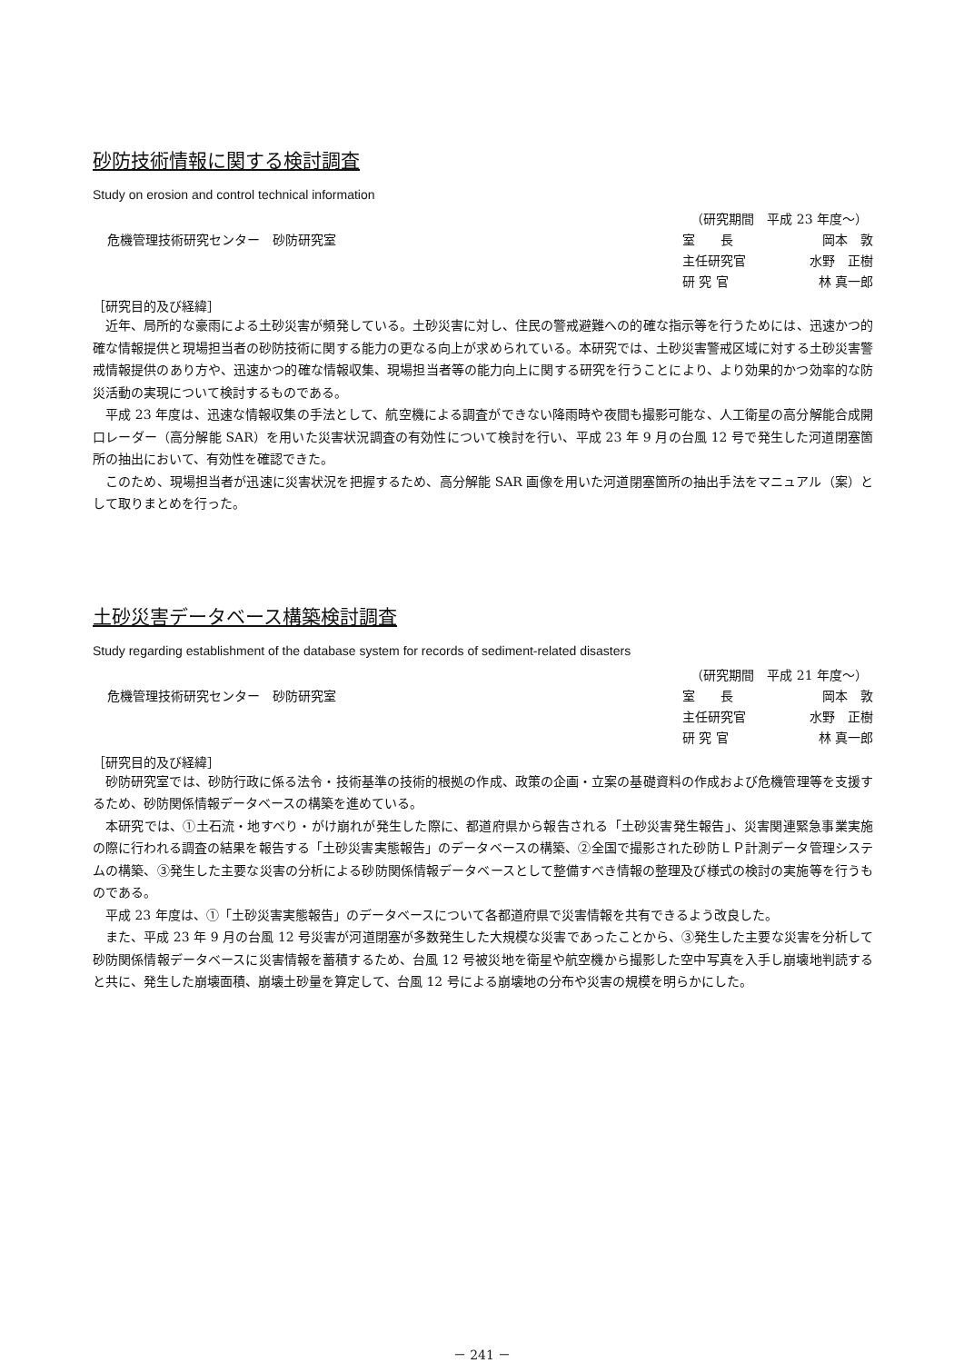砂防技術情報に関する検討調査
Study on erosion and control technical information
危機管理技術研究センター　砂防研究室
（研究期間　平成 23 年度～）
室　　長 岡本　敦
主任研究官 水野　正樹
研 究 官 林 真一郎
［研究目的及び経緯］
近年、局所的な豪雨による土砂災害が頻発している。土砂災害に対し、住民の警戒避難への的確な指示等を行うためには、迅速かつ的確な情報提供と現場担当者の砂防技術に関する能力の更なる向上が求められている。本研究では、土砂災害警戒区域に対する土砂災害警戒情報提供のあり方や、迅速かつ的確な情報収集、現場担当者等の能力向上に関する研究を行うことにより、より効果的かつ効率的な防災活動の実現について検討するものである。
平成 23 年度は、迅速な情報収集の手法として、航空機による調査ができない降雨時や夜間も撮影可能な、人工衛星の高分解能合成開口レーダー（高分解能 SAR）を用いた災害状況調査の有効性について検討を行い、平成 23 年 9 月の台風 12 号で発生した河道閉塞箇所の抽出において、有効性を確認できた。
このため、現場担当者が迅速に災害状況を把握するため、高分解能 SAR 画像を用いた河道閉塞箇所の抽出手法をマニュアル（案）として取りまとめを行った。
土砂災害データベース構築検討調査
Study regarding establishment of the database system for records of sediment-related disasters
危機管理技術研究センター　砂防研究室
（研究期間　平成 21 年度～）
室　　長 岡本　敦
主任研究官 水野　正樹
研 究 官 林 真一郎
［研究目的及び経緯］
砂防研究室では、砂防行政に係る法令・技術基準の技術的根拠の作成、政策の企画・立案の基礎資料の作成および危機管理等を支援するため、砂防関係情報データベースの構築を進めている。
本研究では、①土石流・地すべり・がけ崩れが発生した際に、都道府県から報告される「土砂災害発生報告」、災害関連緊急事業実施の際に行われる調査の結果を報告する「土砂災害実態報告」のデータベースの構築、②全国で撮影された砂防ＬＰ計測データ管理システムの構築、③発生した主要な災害の分析による砂防関係情報データベースとして整備すべき情報の整理及び様式の検討の実施等を行うものである。
平成 23 年度は、①「土砂災害実態報告」のデータベースについて各都道府県で災害情報を共有できるよう改良した。
また、平成 23 年 9 月の台風 12 号災害が河道閉塞が多数発生した大規模な災害であったことから、③発生した主要な災害を分析して砂防関係情報データベースに災害情報を蓄積するため、台風 12 号被災地を衛星や航空機から撮影した空中写真を入手し崩壊地判読すると共に、発生した崩壊面積、崩壊土砂量を算定して、台風 12 号による崩壊地の分布や災害の規模を明らかにした。
－ 241 －